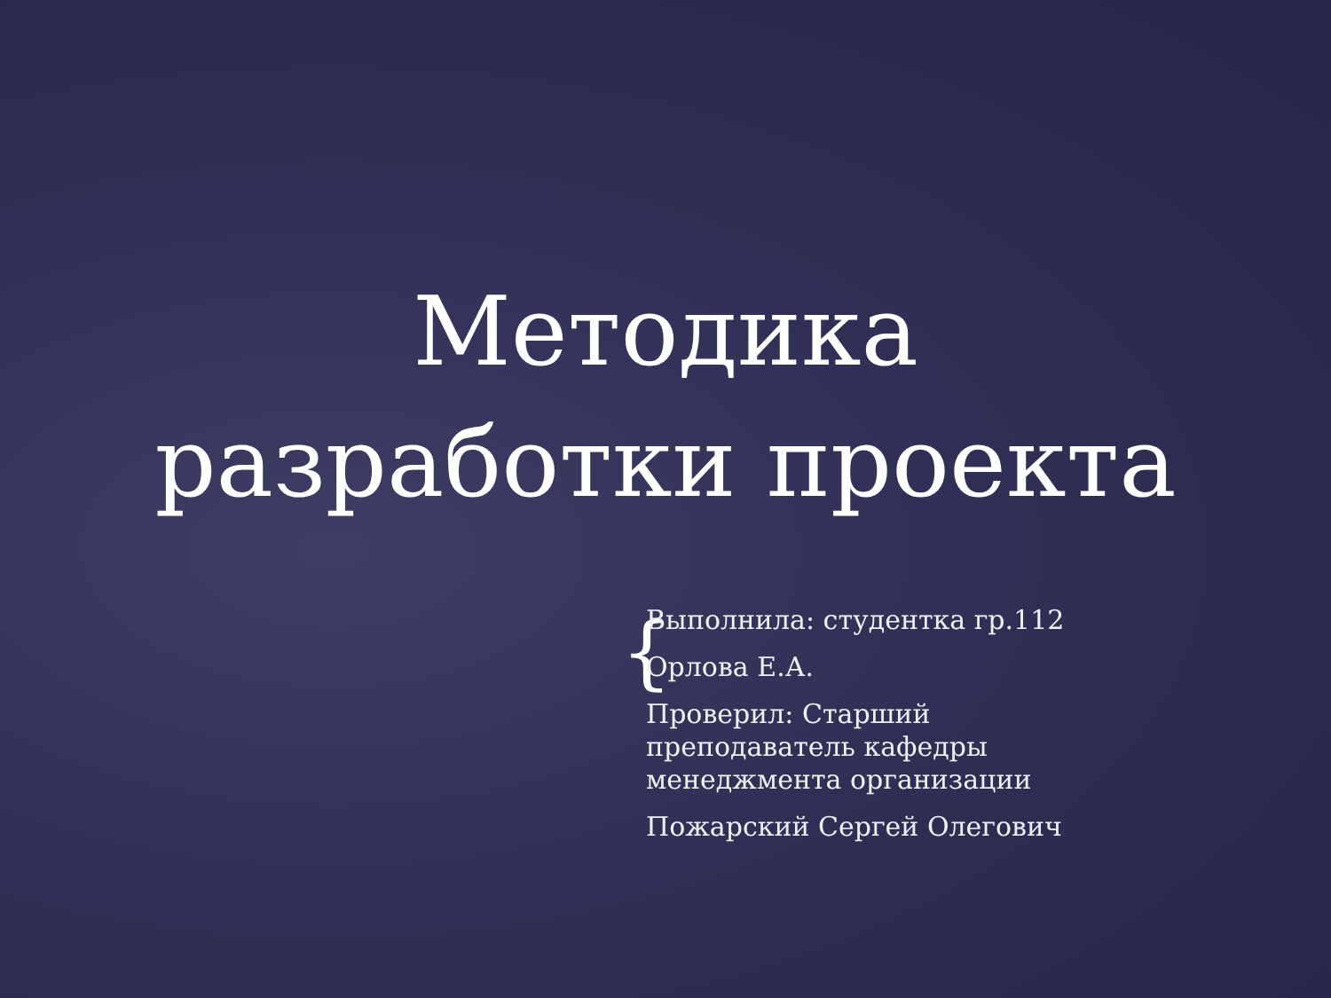Методика
разработки проекта
{
Выполнила: студентка гр.112
Орлова Е.А.
Проверил: Старший преподаватель кафедры менеджмента организации
Пожарский Сергей Олегович